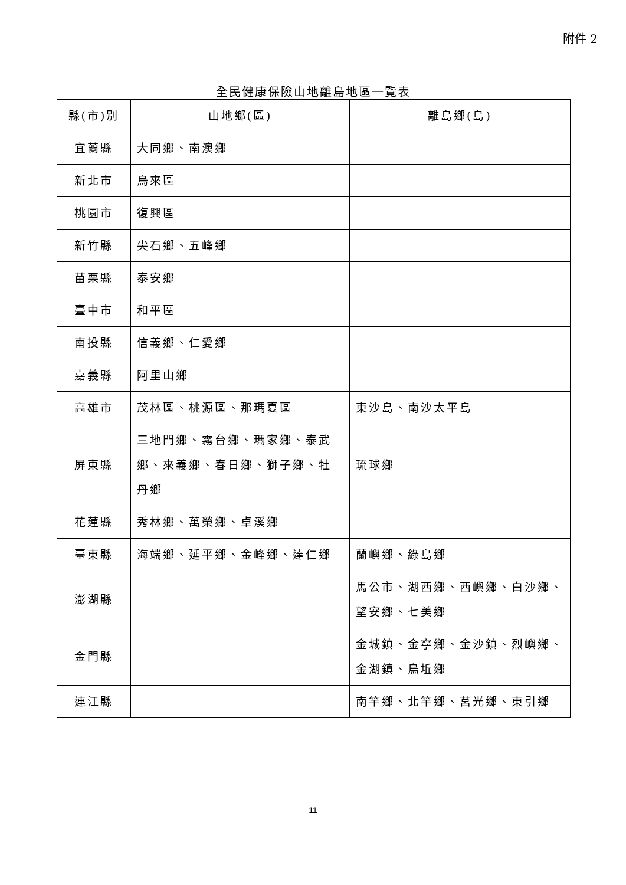附件 2
全民健康保險山地離島地區一覽表
| 縣(市)別 | 山地鄉(區) | 離島鄉(島) |
| --- | --- | --- |
| 宜蘭縣 | 大同鄉、南澳鄉 | |
| 新北市 | 烏來區 | |
| 桃園市 | 復興區 | |
| 新竹縣 | 尖石鄉、五峰鄉 | |
| 苗栗縣 | 泰安鄉 | |
| 臺中市 | 和平區 | |
| 南投縣 | 信義鄉、仁愛鄉 | |
| 嘉義縣 | 阿里山鄉 | |
| 高雄市 | 茂林區、桃源區、那瑪夏區 | 東沙島、南沙太平島 |
| 屏東縣 | 三地門鄉、霧台鄉、瑪家鄉、泰武鄉、來義鄉、春日鄉、獅子鄉、牡丹鄉 | 琉球鄉 |
| 花蓮縣 | 秀林鄉、萬榮鄉、卓溪鄉 | |
| 臺東縣 | 海端鄉、延平鄉、金峰鄉、達仁鄉 | 蘭嶼鄉、綠島鄉 |
| 澎湖縣 | | 馬公市、湖西鄉、西嶼鄉、白沙鄉、望安鄉、七美鄉 |
| 金門縣 | | 金城鎮、金寧鄉、金沙鎮、烈嶼鄉、金湖鎮、烏坵鄉 |
| 連江縣 | | 南竿鄉、北竿鄉、莒光鄉、東引鄉 |
11